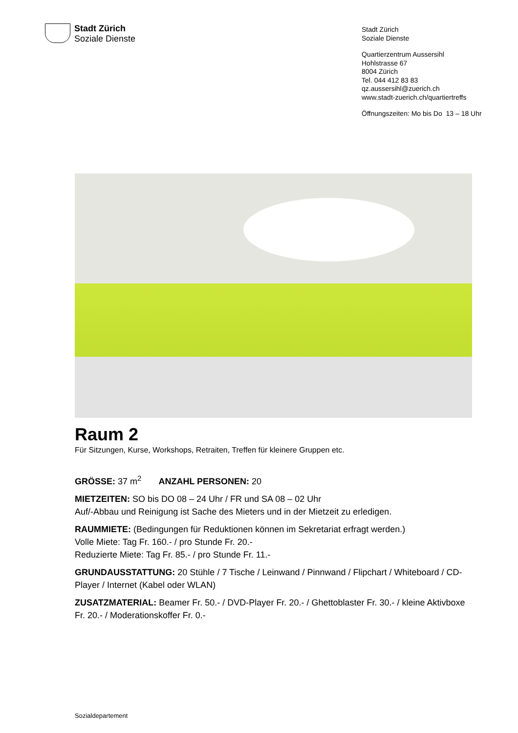Stadt Zürich
Soziale Dienste
Stadt Zürich
Soziale Dienste
Quartierzentrum Aussersihl
Hohlstrasse 67
8004 Zürich
Tel. 044 412 83 83
qz.aussersihl@zuerich.ch
www.stadt-zuerich.ch/quartiertreffs
Öffnungszeiten: Mo bis Do 13 – 18 Uhr
Raum 2
Für Sitzungen, Kurse, Workshops, Retraiten, Treffen für kleinere Gruppen etc.
GRÖSSE: 37 m<sup>2</sup> ANZAHL PERSONEN: 20
MIETZEITEN: SO bis DO 08 – 24 Uhr / FR und SA 08 – 02 Uhr
Auf/-Abbau und Reinigung ist Sache des Mieters und in der Mietzeit zu erledigen.
RAUMMIETE: (Bedingungen für Reduktionen können im Sekretariat erfragt werden.)
Volle Miete: Tag Fr. 160.- / pro Stunde Fr. 20.-
Reduzierte Miete: Tag Fr. 85.- / pro Stunde Fr. 11.-
GRUNDAUSSTATTUNG: 20 Stühle / 7 Tische / Leinwand / Pinnwand / Flipchart / Whiteboard / CD-Player / Internet (Kabel oder WLAN)
ZUSATZMATERIAL: Beamer Fr. 50.- / DVD-Player Fr. 20.- / Ghettoblaster Fr. 30.- / kleine Aktivboxe Fr. 20.- / Moderationskoffer Fr. 0.-
Sozialdepartement